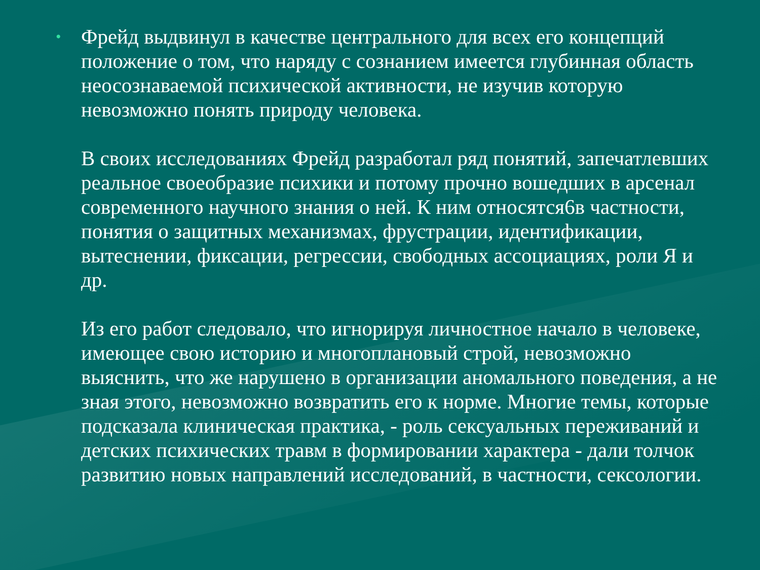•
Фрейд выдвинул в качестве центрального для всех его концепций положение о том, что наряду с сознанием имеется глубинная область неосознаваемой психической активности, не изучив которую невозможно понять природу человека.
В своих исследованиях Фрейд разработал ряд понятий, запечатлевших реальное своеобразие психики и потому прочно вошедших в арсенал современного научного знания о ней. К ним относятся6в частности, понятия о защитных механизмах, фрустрации, идентификации, вытеснении, фиксации, регрессии, свободных ассоциациях, роли Я и др.
Из его работ следовало, что игнорируя личностное начало в человеке, имеющее свою историю и многоплановый строй, невозможно выяснить, что же нарушено в организации аномального поведения, а не зная этого, невозможно возвратить его к норме. Многие темы, которые подсказала клиническая практика, - роль сексуальных переживаний и детских психических травм в формировании характера - дали толчок развитию новых направлений исследований, в частности, сексологии.